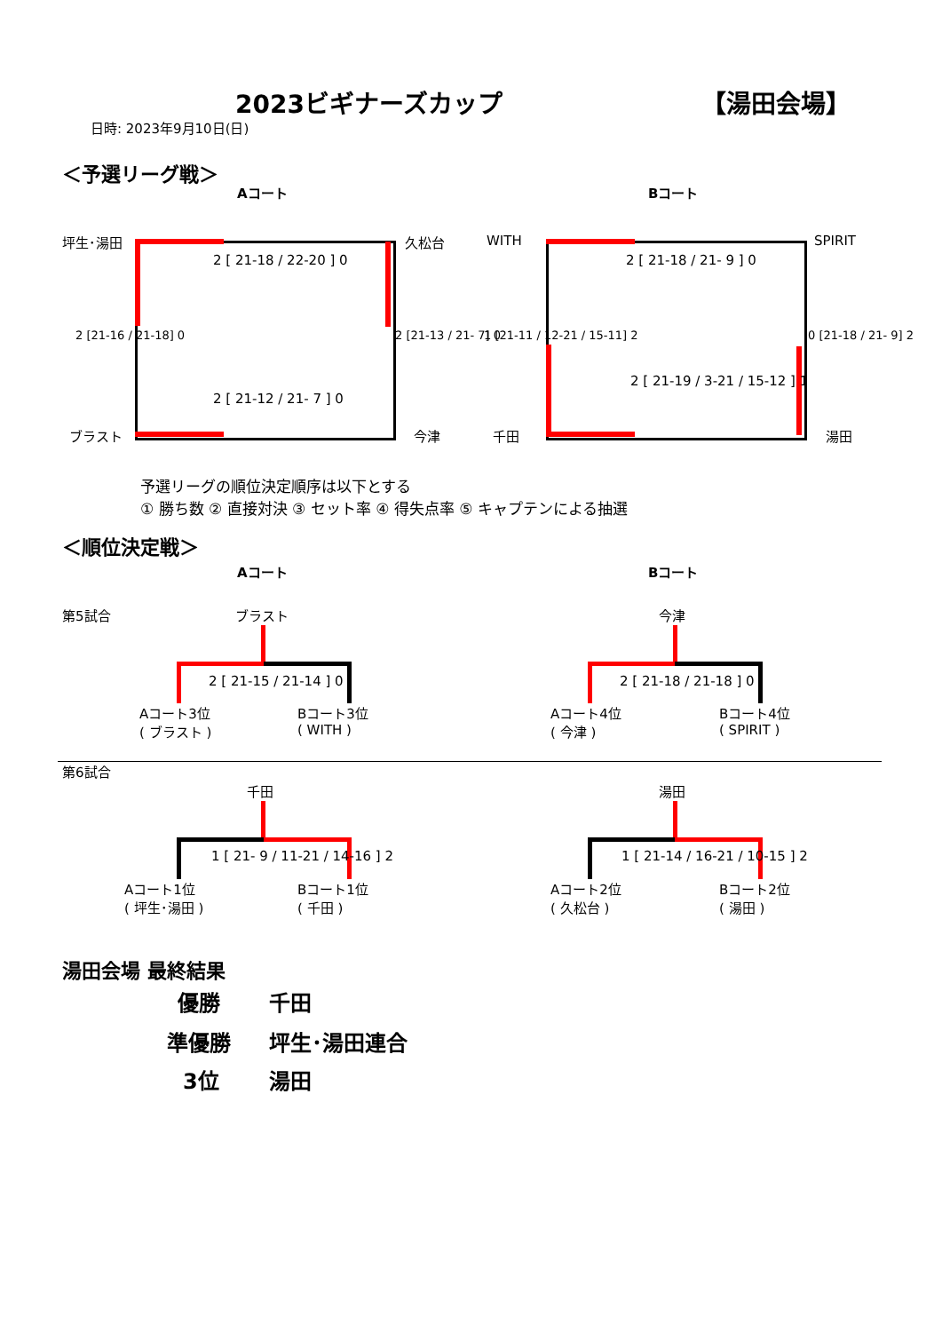2023ビギナーズカップ 【湯田会場】
日時: 2023年9月10日(日)
＜予選リーグ戦＞
Aコート Bコート
坪生･湯田 久松台
ブラスト 今津
2 [ 21-18 / 22-20 ] 0
2 [ 21-12 / 21- 7 ] 0
2 [21-16 / 21-18] 0 2 [21-13 / 21- 7] 0
WITH SPIRIT
千田 湯田
2 [ 21-18 / 21- 9 ] 0
2 [ 21-19 / 3-21 / 15-12 ] 1
1 [21-11 / 12-21 / 15-11] 2 0 [21-18 / 21- 9] 2
予選リーグの順位決定順序は以下とする
① 勝ち数 ② 直接対決 ③ セット率 ④ 得失点率 ⑤ キャプテンによる抽選
＜順位決定戦＞
Aコート Bコート
第5試合 ブラスト 今津
2 [ 21-15 / 21-14 ] 0
Aコート3位
( ブラスト )
Bコート3位
( WITH )
2 [ 21-18 / 21-18 ] 0
Aコート4位
( 今津 )
Bコート4位
( SPIRIT )
第6試合
千田 湯田
1 [ 21- 9 / 11-21 / 14-16 ] 2
Aコート1位
( 坪生･湯田 )
Bコート1位
( 千田 )
1 [ 21-14 / 16-21 / 10-15 ] 2
Aコート2位
( 久松台 )
Bコート2位
( 湯田 )
湯田会場 最終結果
優勝 千田
準優勝 坪生･湯田連合
3位 湯田